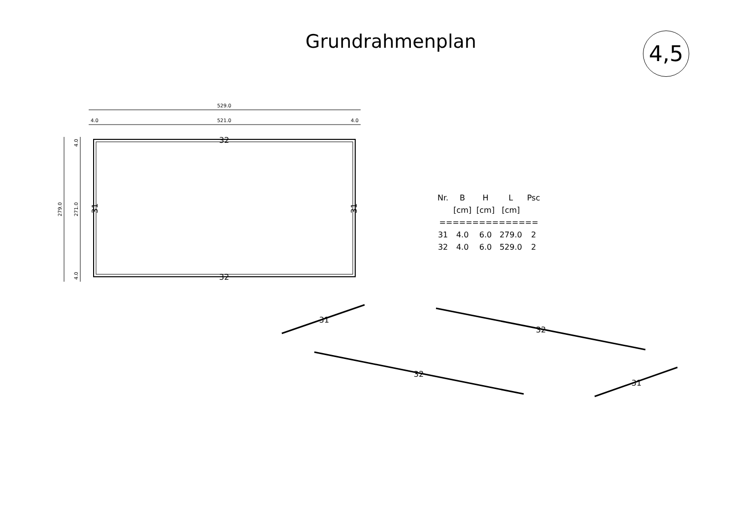Grundrahmenplan 4,5
529.0
521.0
4.0
4.0
279.0
271.0
4.0
4.0
32
32
31
31
31
32
32
31
| Nr. | B | H | L | Psc |
| --- | --- | --- | --- | --- |
| | [cm] | [cm] | [cm] | |
| =============== | | | | |
| 31 | 4.0 | 6.0 | 279.0 | 2 |
| 32 | 4.0 | 6.0 | 529.0 | 2 |